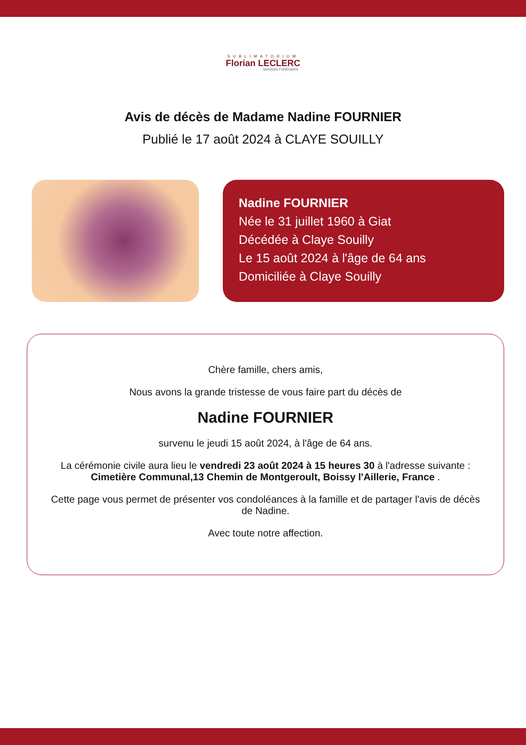SUBLIMATORIUM
Florian LECLERC
Services Funéraires
Avis de décès de Madame Nadine FOURNIER
Publié le 17 août 2024 à CLAYE SOUILLY
Nadine FOURNIER
Née le 31 juillet 1960 à Giat
Décédée à Claye Souilly
Le 15 août 2024 à l'âge de 64 ans
Domiciliée à Claye Souilly
Chère famille, chers amis,
Nous avons la grande tristesse de vous faire part du décès de
Nadine FOURNIER
survenu le jeudi 15 août 2024, à l'âge de 64 ans.
La cérémonie civile aura lieu le vendredi 23 août 2024 à 15 heures 30 à l'adresse suivante :
Cimetière Communal,13 Chemin de Montgeroult, Boissy l'Aillerie, France .
Cette page vous permet de présenter vos condoléances à la famille et de partager l'avis de décès de Nadine.
Avec toute notre affection.